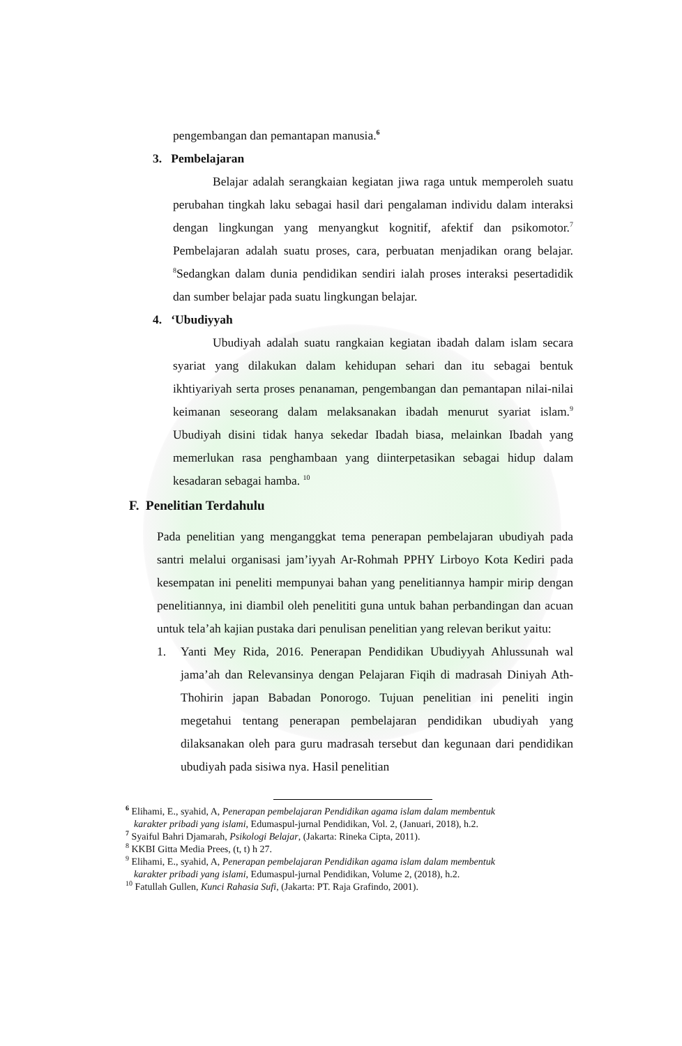pengembangan dan pemantapan manusia.<sup>6</sup>
3. Pembelajaran
Belajar adalah serangkaian kegiatan jiwa raga untuk memperoleh suatu perubahan tingkah laku sebagai hasil dari pengalaman individu dalam interaksi dengan lingkungan yang menyangkut kognitif, afektif dan psikomotor.<sup>7</sup> Pembelajaran adalah suatu proses, cara, perbuatan menjadikan orang belajar. <sup>8</sup>Sedangkan dalam dunia pendidikan sendiri ialah proses interaksi pesertadidik dan sumber belajar pada suatu lingkungan belajar.
4. ‘Ubudiyyah
Ubudiyah adalah suatu rangkaian kegiatan ibadah dalam islam secara syariat yang dilakukan dalam kehidupan sehari dan itu sebagai bentuk ikhtiyariyah serta proses penanaman, pengembangan dan pemantapan nilai-nilai keimanan seseorang dalam melaksanakan ibadah menurut syariat islam.<sup>9</sup> Ubudiyah disini tidak hanya sekedar Ibadah biasa, melainkan Ibadah yang memerlukan rasa penghambaan yang diinterpetasikan sebagai hidup dalam kesadaran sebagai hamba. <sup>10</sup>
F. Penelitian Terdahulu
Pada penelitian yang menganggkat tema penerapan pembelajaran ubudiyah pada santri melalui organisasi jam’iyyah Ar-Rohmah PPHY Lirboyo Kota Kediri pada kesempatan ini peneliti mempunyai bahan yang penelitiannya hampir mirip dengan penelitiannya, ini diambil oleh penelititi guna untuk bahan perbandingan dan acuan untuk tela’ah kajian pustaka dari penulisan penelitian yang relevan berikut yaitu:
1. Yanti Mey Rida, 2016. Penerapan Pendidikan Ubudiyyah Ahlussunah wal jama’ah dan Relevansinya dengan Pelajaran Fiqih di madrasah Diniyah Ath-Thohirin japan Babadan Ponorogo. Tujuan penelitian ini peneliti ingin megetahui tentang penerapan pembelajaran pendidikan ubudiyah yang dilaksanakan oleh para guru madrasah tersebut dan kegunaan dari pendidikan ubudiyah pada sisiwa nya. Hasil penelitian
<sup>6</sup> Elihami, E., syahid, A, Penerapan pembelajaran Pendidikan agama islam dalam membentuk
karakter pribadi yang islami, Edumaspul-jurnal Pendidikan, Vol. 2, (Januari, 2018), h.2.
<sup>7</sup> Syaiful Bahri Djamarah, Psikologi Belajar, (Jakarta: Rineka Cipta, 2011).
<sup>8</sup> KKBI Gitta Media Prees, (t, t) h 27.
<sup>9</sup> Elihami, E., syahid, A, Penerapan pembelajaran Pendidikan agama islam dalam membentuk
karakter pribadi yang islami, Edumaspul-jurnal Pendidikan, Volume 2, (2018), h.2.
<sup>10</sup> Fatullah Gullen, Kunci Rahasia Sufi, (Jakarta: PT. Raja Grafindo, 2001).